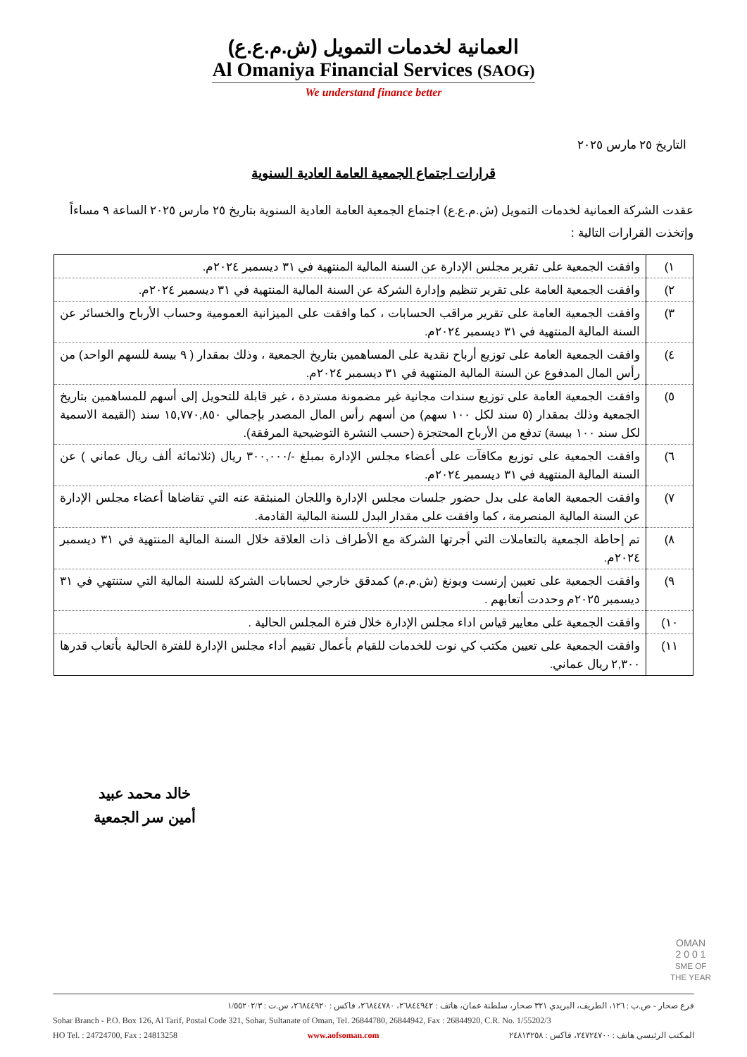العمانية لخدمات التمويل (ش.م.ع.ع)
Al Omaniya Financial Services (SAOG)
We understand finance better
التاريخ ٢٥ مارس ٢٠٢٥
قرارات اجتماع الجمعية العامة العادية السنوية
عقدت الشركة العمانية لخدمات التمويل (ش.م.ع.ع) اجتماع الجمعية العامة العادية السنوية بتاريخ ٢٥ مارس ٢٠٢٥ الساعة ٩ مساءاً وإتخذت القرارات التالية :
| ١) | وافقت الجمعية على تقرير مجلس الإدارة عن السنة المالية المنتهية في ٣١ ديسمبر ٢٠٢٤م. |
| ٢) | وافقت الجمعية العامة على تقرير تنظيم وإدارة الشركة عن السنة المالية المنتهية في ٣١ ديسمبر ٢٠٢٤م. |
| ٣) | وافقت الجمعية العامة على تقرير مراقب الحسابات ، كما وافقت على الميزانية العمومية وحساب الأرباح والخسائر عن السنة المالية المنتهية في ٣١ ديسمبر ٢٠٢٤م. |
| ٤) | وافقت الجمعية العامة على توزيع أرباح نقدية على المساهمين بتاريخ الجمعية ، وذلك بمقدار ( ٩ بيسة للسهم الواحد) من رأس المال المدفوع عن السنة المالية المنتهية في ٣١ ديسمبر ٢٠٢٤م. |
| ٥) | وافقت الجمعية العامة على توزيع سندات مجانية غير مضمونة مستردة ، غير قابلة للتحويل إلى أسهم للمساهمين بتاريخ الجمعية وذلك بمقدار (٥ سند لكل ١٠٠ سهم) من أسهم رأس المال المصدر بإجمالي ١٥,٧٧٠,٨٥٠ سند (القيمة الاسمية لكل سند ١٠٠ بيسة) تدفع من الأرباح المحتجزة (حسب النشرة التوضيحية المرفقة). |
| ٦) | وافقت الجمعية على توزيع مكافآت على أعضاء مجلس الإدارة بمبلغ -/٣٠٠,٠٠٠ ريال (ثلاثمائة ألف ريال عماني ) عن السنة المالية المنتهية في ٣١ ديسمبر ٢٠٢٤م. |
| ٧) | وافقت الجمعية العامة على بدل حضور جلسات مجلس الإدارة واللجان المنبثقة عنه التي تقاضاها أعضاء مجلس الإدارة عن السنة المالية المنصرمة ، كما وافقت على مقدار البدل للسنة المالية القادمة. |
| ٨) | تم إحاطة الجمعية بالتعاملات التي أجرتها الشركة مع الأطراف ذات العلاقة خلال السنة المالية المنتهية في ٣١ ديسمبر ٢٠٢٤م. |
| ٩) | وافقت الجمعية على تعيين إرنست ويونغ (ش.م.م) كمدقق خارجي لحسابات الشركة للسنة المالية التي ستنتهي في ٣١ ديسمبر ٢٠٢٥م وحددت أتعابهم . |
| ١٠) | وافقت الجمعية على معايير قياس اداء مجلس الإدارة خلال فترة المجلس الحالية . |
| ١١) | وافقت الجمعية على تعيين مكتب كي نوت للخدمات للقيام بأعمال تقييم أداء مجلس الإدارة للفترة الحالية بأتعاب قدرها ٢,٣٠٠ ريال عماني. |
خالد محمد عبيد
أمين سر الجمعية
OMAN
2 0 0 1
SME OF THE YEAR
فرع صحار - ص.ب : ١٢٦، الطريف، البريدي ٣٢١ صحار، سلطنة عمان، هاتف : ٢٦٨٤٤٩٤٢، ٢٦٨٤٤٧٨٠، فاكس : ٢٦٨٤٤٩٢٠، س.ت : ١/٥٥٢٠٢/٣
Sohar Branch - P.O. Box 126, Al Tarif, Postal Code 321, Sohar, Sultanate of Oman, Tel. 26844780, 26844942, Fax : 26844920, C.R. No. 1/55202/3
HO Tel. : 24724700, Fax : 24813258 www.aofsoman.com المكتب الرئيسي هاتف : ٢٤٧٢٤٧٠٠، فاكس : ٢٤٨١٣٢٥٨